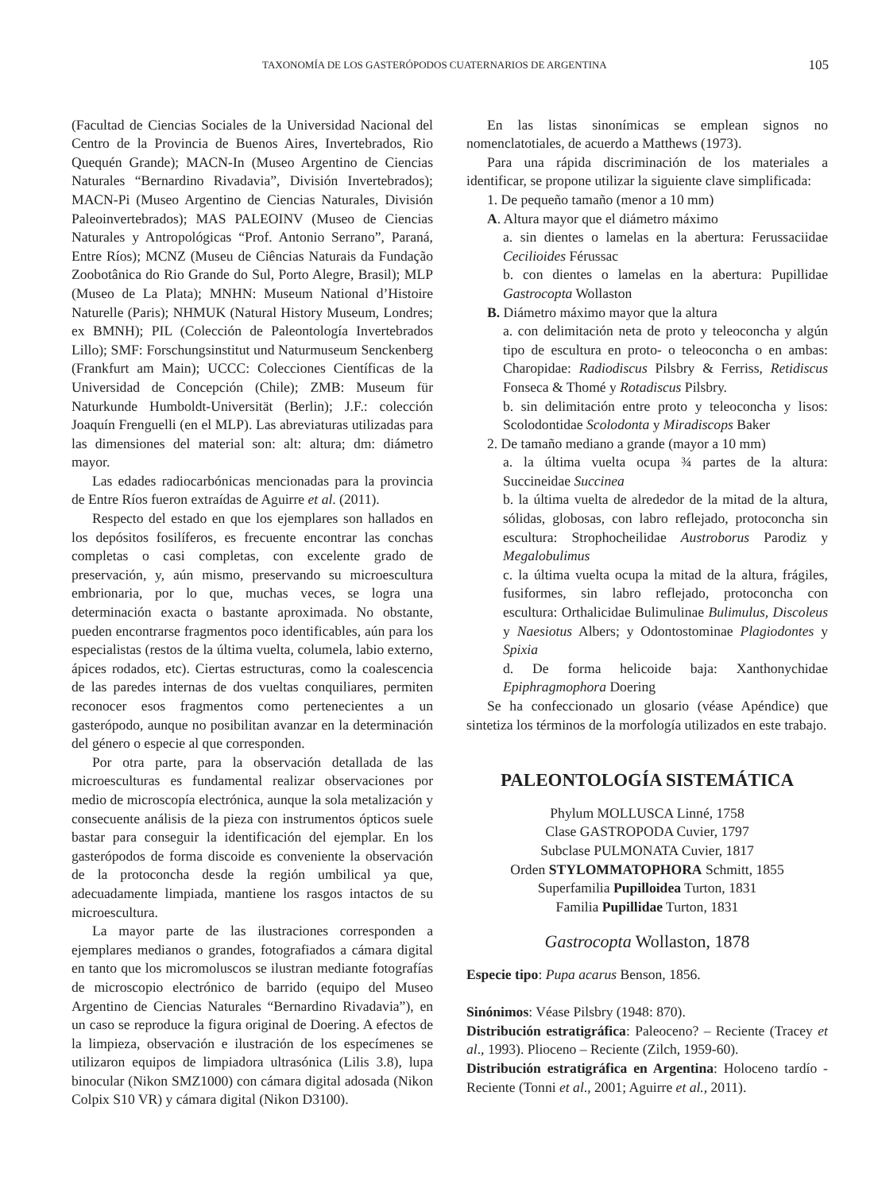TAXONOMÍA DE LOS GASTERÓPODOS CUATERNARIOS DE ARGENTINA 105
(Facultad de Ciencias Sociales de la Universidad Nacional del Centro de la Provincia de Buenos Aires, Invertebrados, Rio Quequén Grande); MACN-In (Museo Argentino de Ciencias Naturales “Bernardino Rivadavia”, División Invertebrados); MACN-Pi (Museo Argentino de Ciencias Naturales, División Paleoinvertebrados); MAS PALEOINV (Museo de Ciencias Naturales y Antropológicas “Prof. Antonio Serrano”, Paraná, Entre Ríos); MCNZ (Museu de Ciências Naturais da Fundação Zoobotânica do Rio Grande do Sul, Porto Alegre, Brasil); MLP (Museo de La Plata); MNHN: Museum National d’Histoire Naturelle (Paris); NHMUK (Natural History Museum, Londres; ex BMNH); PIL (Colección de Paleontología Invertebrados Lillo); SMF: Forschungsinstitut und Naturmuseum Senckenberg (Frankfurt am Main); UCCC: Colecciones Científicas de la Universidad de Concepción (Chile); ZMB: Museum für Naturkunde Humboldt-Universität (Berlin); J.F.: colección Joaquín Frenguelli (en el MLP). Las abreviaturas utilizadas para las dimensiones del material son: alt: altura; dm: diámetro mayor.
Las edades radiocarbónicas mencionadas para la provincia de Entre Ríos fueron extraídas de Aguirre et al. (2011).
Respecto del estado en que los ejemplares son hallados en los depósitos fosilíferos, es frecuente encontrar las conchas completas o casi completas, con excelente grado de preservación, y, aún mismo, preservando su microescultura embrionaria, por lo que, muchas veces, se logra una determinación exacta o bastante aproximada. No obstante, pueden encontrarse fragmentos poco identificables, aún para los especialistas (restos de la última vuelta, columela, labio externo, ápices rodados, etc). Ciertas estructuras, como la coalescencia de las paredes internas de dos vueltas conquiliares, permiten reconocer esos fragmentos como pertenecientes a un gasterópodo, aunque no posibilitan avanzar en la determinación del género o especie al que corresponden.
Por otra parte, para la observación detallada de las microesculturas es fundamental realizar observaciones por medio de microscopía electrónica, aunque la sola metalización y consecuente análisis de la pieza con instrumentos ópticos suele bastar para conseguir la identificación del ejemplar. En los gasterópodos de forma discoide es conveniente la observación de la protoconcha desde la región umbilical ya que, adecuadamente limpiada, mantiene los rasgos intactos de su microescultura.
La mayor parte de las ilustraciones corresponden a ejemplares medianos o grandes, fotografiados a cámara digital en tanto que los micromoluscos se ilustran mediante fotografías de microscopio electrónico de barrido (equipo del Museo Argentino de Ciencias Naturales “Bernardino Rivadavia”), en un caso se reproduce la figura original de Doering. A efectos de la limpieza, observación e ilustración de los especímenes se utilizaron equipos de limpiadora ultrasónica (Lilis 3.8), lupa binocular (Nikon SMZ1000) con cámara digital adosada (Nikon Colpix S10 VR) y cámara digital (Nikon D3100).
En las listas sinonímicas se emplean signos no nomenclatotiales, de acuerdo a Matthews (1973).
Para una rápida discriminación de los materiales a identificar, se propone utilizar la siguiente clave simplificada:
1. De pequeño tamaño (menor a 10 mm)
A. Altura mayor que el diámetro máximo
a. sin dientes o lamelas en la abertura: Ferussaciidae Cecilioides Férussac
b. con dientes o lamelas en la abertura: Pupillidae Gastrocopta Wollaston
B. Diámetro máximo mayor que la altura
a. con delimitación neta de proto y teleoconcha y algún tipo de escultura en proto- o teleoconcha o en ambas: Charopidae: Radiodiscus Pilsbry & Ferriss, Retidiscus Fonseca & Thomé y Rotadiscus Pilsbry.
b. sin delimitación entre proto y teleoconcha y lisos: Scolodontidae Scolodonta y Miradiscops Baker
2. De tamaño mediano a grande (mayor a 10 mm)
a. la última vuelta ocupa ¾ partes de la altura: Succineidae Succinea
b. la última vuelta de alrededor de la mitad de la altura, sólidas, globosas, con labro reflejado, protoconcha sin escultura: Strophocheilidae Austroborus Parodiz y Megalobulimus
c. la última vuelta ocupa la mitad de la altura, frágiles, fusiformes, sin labro reflejado, protoconcha con escultura: Orthalicidae Bulimulinae Bulimulus, Discoleus y Naesiotus Albers; y Odontostominae Plagiodontes y Spixia
d. De forma helicoide baja: Xanthonychidae Epiphragmophora Doering
Se ha confeccionado un glosario (véase Apéndice) que sintetiza los términos de la morfología utilizados en este trabajo.
PALEONTOLOGÍA SISTEMÁTICA
Phylum MOLLUSCA Linné, 1758
Clase GASTROPODA Cuvier, 1797
Subclase PULMONATA Cuvier, 1817
Orden STYLOMMATOPHORA Schmitt, 1855
Superfamilia Pupilloidea Turton, 1831
Familia Pupillidae Turton, 1831
Gastrocopta Wollaston, 1878
Especie tipo: Pupa acarus Benson, 1856.
Sinónimos: Véase Pilsbry (1948: 870).
Distribución estratigráfica: Paleoceno? – Reciente (Tracey et al., 1993). Plioceno – Reciente (Zilch, 1959-60).
Distribución estratigráfica en Argentina: Holoceno tardío - Reciente (Tonni et al., 2001; Aguirre et al., 2011).